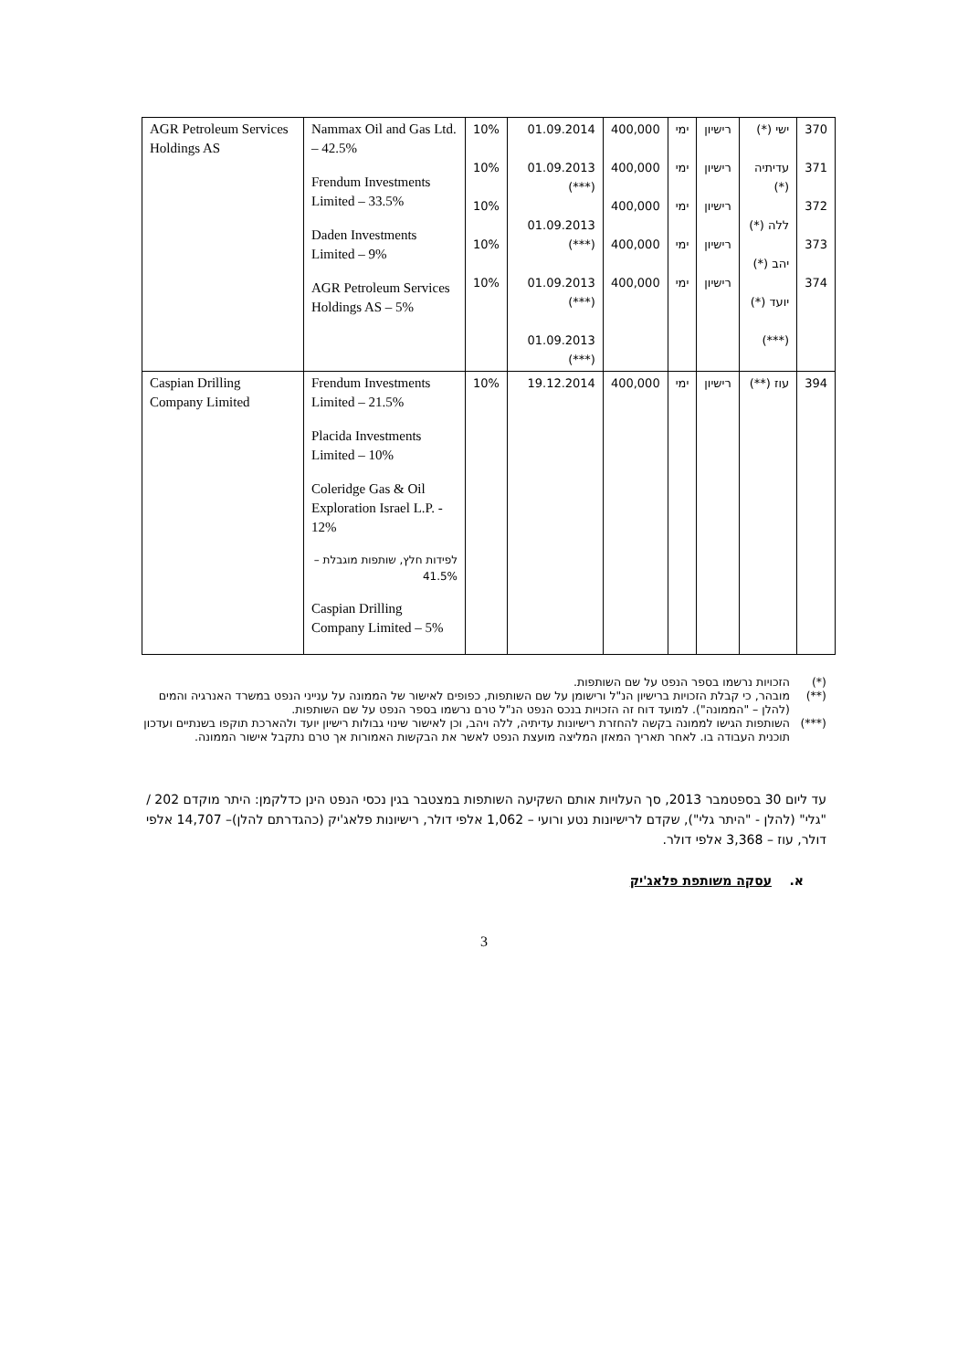| 370 371 372 373 374 | ישי (*) עדיתיה (*) ללה (*) יהב (*) יועד (*) (***) | רישיון רישיון רישיון רישיון רישיון | ימי ימי ימי ימי ימי | 400,000 400,000 400,000 400,000 400,000 | 01.09.2014 01.09.2013 (***) 01.09.2013 (***) 01.09.2013 (***) 01.09.2013 (***) | 10% 10% 10% 10% 10% | Nammax Oil and Gas Ltd. – 42.5% Frendum Investments Limited – 33.5% Daden Investments Limited – 9% AGR Petroleum Services Holdings AS – 5% | AGR Petroleum Services Holdings AS |
| 394 | עוז (**) | רישיון | ימי | 400,000 | 19.12.2014 | 10% | Frendum Investments Limited – 21.5% Placida Investments Limited – 10% Coleridge Gas & Oil Exploration Israel L.P. - 12% לפידות חלץ, שותפות מוגבלת – 41.5% Caspian Drilling Company Limited – 5% | Caspian Drilling Company Limited |
(*) הזכויות נרשמו בספר הנפט על שם השותפות.
(**) מובהר, כי קבלת הזכויות ברישיון הנ"ל ורישומן על שם השותפות, כפופים לאישור של הממונה על ענייני הנפט במשרד האנרגיה והמים (להלן – "הממונה"). למועד דוח זה הזכויות בנכס הנפט הנ"ל טרם נרשמו בספר הנפט על שם השותפות.
(***) השותפות הגישו לממונה בקשה להחזרת רישיונות עדיתיה, ללה ויהב, וכן לאישור שינוי גבולות רישיון יועד ולהארכת תוקפו בשנתיים ועדכון תוכנית העבודה בו. לאחר תאריך המאזן המליצה מועצת הנפט לאשר את הבקשות האמורות אך טרם נתקבל אישור הממונה.
עד ליום 30 בספטמבר 2013, סך העלויות אותם השקיעה השותפות במצטבר בגין נכסי הנפט הינן כדלקמן: היתר מוקדם 202 / "גלי" (להלן - "היתר גלי"), שקדם לרישיונות נטע ורועי – 1,062 אלפי דולר, רישיונות פלאג'יק (כהגדרתם להלן)– 14,707 אלפי דולר, עוז – 3,368 אלפי דולר.
א. עסקה משותפת פלאג'יק
3